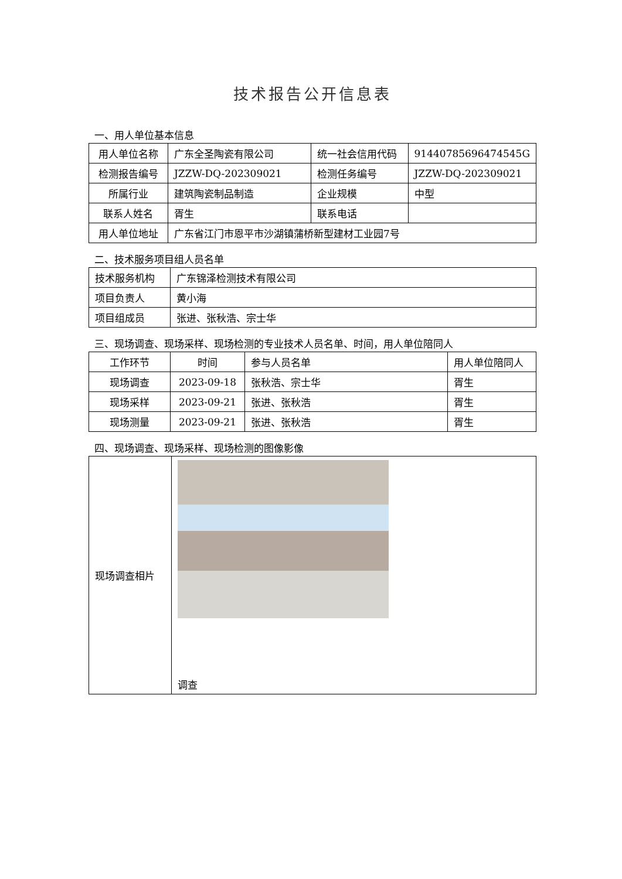技术报告公开信息表
一、用人单位基本信息
| 用人单位名称 | 广东全圣陶瓷有限公司 | 统一社会信用代码 | 91440785696474545G |
| 检测报告编号 | JZZW-DQ-202309021 | 检测任务编号 | JZZW-DQ-202309021 |
| 所属行业 | 建筑陶瓷制品制造 | 企业规模 | 中型 |
| 联系人姓名 | 胥生 | 联系电话 | |
| 用人单位地址 | 广东省江门市恩平市沙湖镇蒲桥新型建材工业园7号 | | |
二、技术服务项目组人员名单
| 技术服务机构 | 广东锦泽检测技术有限公司 |
| 项目负责人 | 黄小海 |
| 项目组成员 | 张进、张秋浩、宗士华 |
三、现场调查、现场采样、现场检测的专业技术人员名单、时间，用人单位陪同人
| 工作环节 | 时间 | 参与人员名单 | 用人单位陪同人 |
| 现场调查 | 2023-09-18 | 张秋浩、宗士华 | 胥生 |
| 现场采样 | 2023-09-21 | 张进、张秋浩 | 胥生 |
| 现场测量 | 2023-09-21 | 张进、张秋浩 | 胥生 |
四、现场调查、现场采样、现场检测的图像影像
| 现场调查相片 | 调查 |